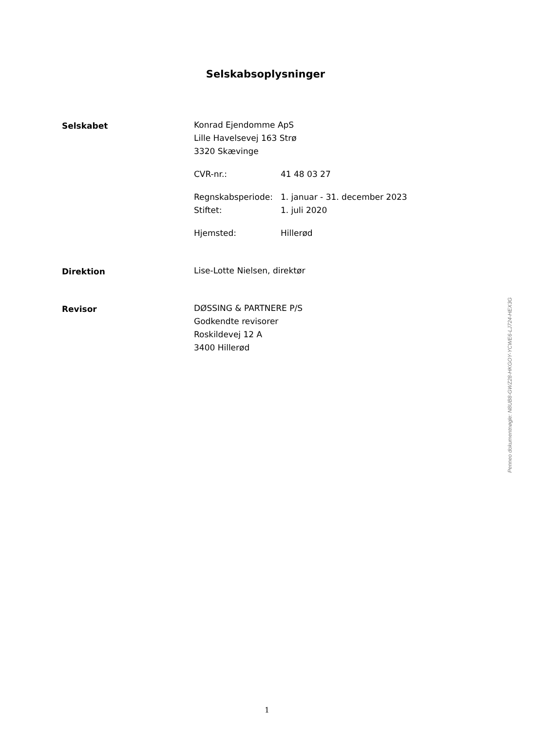Selskabsoplysninger
Selskabet
Konrad Ejendomme ApS
Lille Havelsevej 163 Strø
3320 Skævinge
CVR-nr.: 41 48 03 27
Regnskabsperiode: 1. januar - 31. december 2023
Stiftet: 1. juli 2020
Hjemsted: Hillerød
Direktion
Lise-Lotte Nielsen, direktør
Revisor
DØSSING & PARTNERE P/S
Godkendte revisorer
Roskildevej 12 A
3400 Hillerød
Penneo dokumentnøgle: N8UB8-GWZ28-HKGOY-YCWE6-LJ724-HEX3G
1